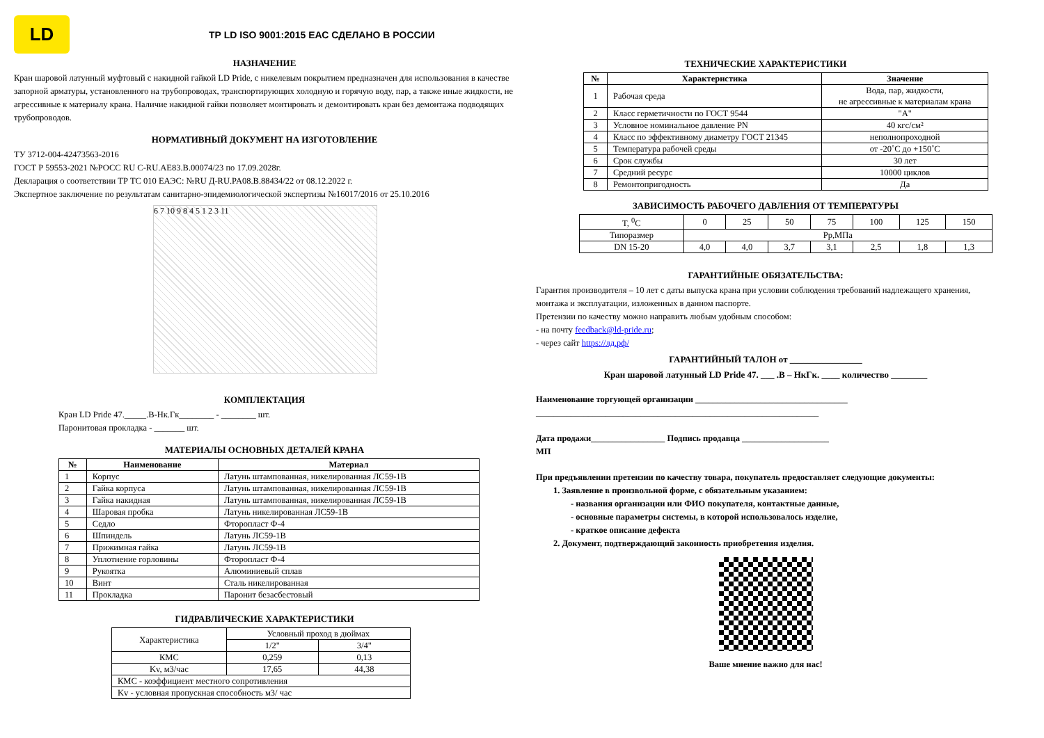LD
ТР LD ISO 9001:2015 ЕАС СДЕЛАНО В РОССИИ
НАЗНАЧЕНИЕ
Кран шаровой латунный муфтовый с накидной гайкой LD Pride, с никелевым покрытием предназначен для использования в качестве запорной арматуры, установленного на трубопроводах, транспортирующих холодную и горячую воду, пар, а также иные жидкости, не агрессивные к материалу крана. Наличие накидной гайки позволяет монтировать и демонтировать кран без демонтажа подводящих трубопроводов.
НОРМАТИВНЫЙ ДОКУМЕНТ НА ИЗГОТОВЛЕНИЕ
ТУ 3712-004-42473563-2016
ГОСТ Р 59553-2021 №РОСС RU С-RU.АЕ83.В.00074/23 по 17.09.2028г.
Декларация о соответствии ТР ТС 010 ЕАЭС: №RU Д-RU.PA08.B.88434/22 от 08.12.2022 г.
Экспертное заключение по результатам санитарно-эпидемиологической экспертизы №16017/2016 от 25.10.2016
6 7 10 9 8 4 5 1 2 3 11
КОМПЛЕКТАЦИЯ
Кран LD Pride 47._____.В-Нк.Гк________ - ________ шт.
Паронитовая прокладка - _______ шт.
МАТЕРИАЛЫ ОСНОВНЫХ ДЕТАЛЕЙ КРАНА
| № | Наименование | Материал |
| --- | --- | --- |
| 1 | Корпус | Латунь штампованная, никелированная ЛС59-1В |
| 2 | Гайка корпуса | Латунь штампованная, никелированная ЛС59-1В |
| 3 | Гайка накидная | Латунь штампованная, никелированная ЛС59-1В |
| 4 | Шаровая пробка | Латунь никелированная ЛС59-1В |
| 5 | Седло | Фторопласт Ф-4 |
| 6 | Шпиндель | Латунь ЛС59-1В |
| 7 | Прижимная гайка | Латунь ЛС59-1В |
| 8 | Уплотнение горловины | Фторопласт Ф-4 |
| 9 | Рукоятка | Алюминиевый сплав |
| 10 | Винт | Сталь никелированная |
| 11 | Прокладка | Паронит безасбестовый |
ГИДРАВЛИЧЕСКИЕ ХАРАКТЕРИСТИКИ
| Характеристика | Условный проход в дюймах | |
| | 1/2" | 3/4" |
| КМС | 0,259 | 0,13 |
| Kv, м3/час | 17,65 | 44,38 |
| КМС - коэффициент местного сопротивления | | |
| Kv - условная пропускная способность м3/ час | | |
ТЕХНИЧЕСКИЕ ХАРАКТЕРИСТИКИ
| № | Характеристика | Значение |
| --- | --- | --- |
| 1 | Рабочая среда | Вода, пар, жидкости, не агрессивные к материалам крана |
| 2 | Класс герметичности по ГОСТ 9544 | "А" |
| 3 | Условное номинальное давление PN | 40 кгс/см² |
| 4 | Класс по эффективному диаметру ГОСТ 21345 | неполнопроходной |
| 5 | Температура рабочей среды | от -20˚С до +150˚С |
| 6 | Срок службы | 30 лет |
| 7 | Средний ресурс | 10000 циклов |
| 8 | Ремонтопригодность | Да |
ЗАВИСИМОСТЬ РАБОЧЕГО ДАВЛЕНИЯ ОТ ТЕМПЕРАТУРЫ
| T, <sup>0</sup>C | 0 | 25 | 50 | 75 | 100 | 125 | 150 |
| Типоразмер | Рр,МПа | | | | | | |
| DN 15-20 | 4,0 | 4,0 | 3,7 | 3,1 | 2,5 | 1,8 | 1,3 |
ГАРАНТИЙНЫЕ ОБЯЗАТЕЛЬСТВА:
Гарантия производителя – 10 лет с даты выпуска крана при условии соблюдения требований надлежащего хранения, монтажа и эксплуатации, изложенных в данном паспорте.
Претензии по качеству можно направить любым удобным способом:
- на почту feedback@ld-pride.ru;
- через сайт https://лд.рф/
ГАРАНТИЙНЫЙ ТАЛОН от ________________
Кран шаровой латунный LD Pride 47. ___ .В – НкГк. ____ количество ________
Наименование торгующей организации ___________________________________
_________________________________________________________________
Дата продажи_________________ Подпись продавца ____________________
МП
При предъявлении претензии по качеству товара, покупатель предоставляет следующие документы:
1. Заявление в произвольной форме, с обязательным указанием:
- названия организации или ФИО покупателя, контактные данные,
- основные параметры системы, в которой использовалось изделие,
- краткое описание дефекта
2. Документ, подтверждающий законность приобретения изделия.
Ваше мнение важно для нас!